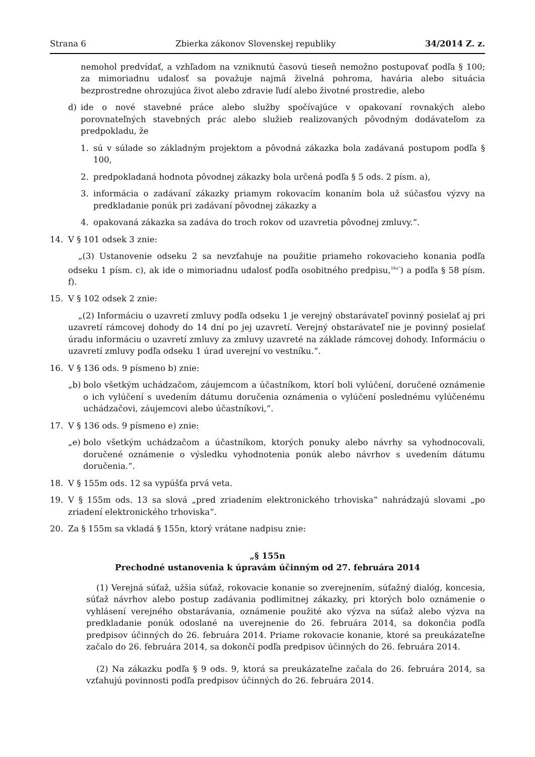Strana 6 Zbierka zákonov Slovenskej republiky 34/2014 Z. z.
nemohol predvídať, a vzhľadom na vzniknutú časovú tieseň nemožno postupovať podľa § 100; za mimoriadnu udalosť sa považuje najmä živelná pohroma, havária alebo situácia bezprostredne ohrozujúca život alebo zdravie ľudí alebo životné prostredie, alebo
d) ide o nové stavebné práce alebo služby spočívajúce v opakovaní rovnakých alebo porovnateľných stavebných prác alebo služieb realizovaných pôvodným dodávateľom za predpokladu, že
1. sú v súlade so základným projektom a pôvodná zákazka bola zadávaná postupom podľa § 100,
2. predpokladaná hodnota pôvodnej zákazky bola určená podľa § 5 ods. 2 písm. a),
3. informácia o zadávaní zákazky priamym rokovacím konaním bola už súčasťou výzvy na predkladanie ponúk pri zadávaní pôvodnej zákazky a
4. opakovaná zákazka sa zadáva do troch rokov od uzavretia pôvodnej zmluvy.“.
14. V § 101 odsek 3 znie:
„(3) Ustanovenie odseku 2 sa nevzťahuje na použitie priameho rokovacieho konania podľa odseku 1 písm. c), ak ide o mimoriadnu udalosť podľa osobitného predpisu,<sup>16a“</sup>) a podľa § 58 písm. f).
15. V § 102 odsek 2 znie:
„(2) Informáciu o uzavretí zmluvy podľa odseku 1 je verejný obstarávateľ povinný posielať aj pri uzavretí rámcovej dohody do 14 dní po jej uzavretí. Verejný obstarávateľ nie je povinný posielať úradu informáciu o uzavretí zmluvy za zmluvy uzavreté na základe rámcovej dohody. Informáciu o uzavretí zmluvy podľa odseku 1 úrad uverejní vo vestníku.“.
16. V § 136 ods. 9 písmeno b) znie:
„b) bolo všetkým uchádzačom, záujemcom a účastníkom, ktorí boli vylúčení, doručené oznámenie o ich vylúčení s uvedením dátumu doručenia oznámenia o vylúčení poslednému vylúčenému uchádzačovi, záujemcovi alebo účastníkovi,“.
17. V § 136 ods. 9 písmeno e) znie:
„e) bolo všetkým uchádzačom a účastníkom, ktorých ponuky alebo návrhy sa vyhodnocovali, doručené oznámenie o výsledku vyhodnotenia ponúk alebo návrhov s uvedením dátumu doručenia.“.
18. V § 155m ods. 12 sa vypúšťa prvá veta.
19. V § 155m ods. 13 sa slová „pred zriadením elektronického trhoviska“ nahrádzajú slovami „po zriadení elektronického trhoviska“.
20. Za § 155m sa vkladá § 155n, ktorý vrátane nadpisu znie:
„§ 155n
Prechodné ustanovenia k úpravám účinným od 27. februára 2014
(1) Verejná súťaž, užšia súťaž, rokovacie konanie so zverejnením, súťažný dialóg, koncesia, súťaž návrhov alebo postup zadávania podlimitnej zákazky, pri ktorých bolo oznámenie o vyhlásení verejného obstarávania, oznámenie použité ako výzva na súťaž alebo výzva na predkladanie ponúk odoslané na uverejnenie do 26. februára 2014, sa dokončia podľa predpisov účinných do 26. februára 2014. Priame rokovacie konanie, ktoré sa preukázateľne začalo do 26. februára 2014, sa dokončí podľa predpisov účinných do 26. februára 2014.
(2) Na zákazku podľa § 9 ods. 9, ktorá sa preukázateľne začala do 26. februára 2014, sa vzťahujú povinnosti podľa predpisov účinných do 26. februára 2014.